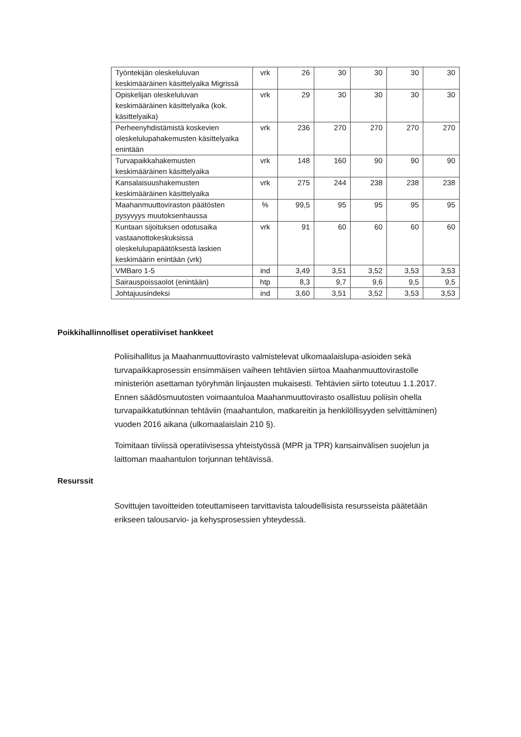| Työntekijän oleskeluluvan keskimääräinen käsittelyaika Migrissä | vrk | 26 | 30 | 30 | 30 | 30 |
| Opiskelijan oleskeluluvan keskimääräinen käsittelyaika (kok. käsittelyaika) | vrk | 29 | 30 | 30 | 30 | 30 |
| Perheenyhdistämistä koskevien oleskelulupahakemusten käsittelyaika enintään | vrk | 236 | 270 | 270 | 270 | 270 |
| Turvapaikkahakemusten keskimääräinen käsittelyaika | vrk | 148 | 160 | 90 | 90 | 90 |
| Kansalaisuushakemusten keskimääräinen käsittelyaika | vrk | 275 | 244 | 238 | 238 | 238 |
| Maahanmuuttoviraston päätösten pysyvyys muutoksenhaussa | % | 99,5 | 95 | 95 | 95 | 95 |
| Kuntaan sijoituksen odotusaika vastaanottokeskuksissa oleskelulupapäätöksestä laskien keskimäärin enintään (vrk) | vrk | 91 | 60 | 60 | 60 | 60 |
| VMBaro 1-5 | ind | 3,49 | 3,51 | 3,52 | 3,53 | 3,53 |
| Sairauspoissaolot (enintään) | htp | 8,3 | 9,7 | 9,6 | 9,5 | 9,5 |
| Johtajuusindeksi | ind | 3,60 | 3,51 | 3,52 | 3,53 | 3,53 |
Poikkihallinnolliset operatiiviset hankkeet
Poliisihallitus ja Maahanmuuttovirasto valmistelevat ulkomaalaislupa-asioiden sekä turvapaikkaprosessin ensimmäisen vaiheen tehtävien siirtoa Maahanmuuttovirastolle ministeriön asettaman työryhmän linjausten mukaisesti. Tehtävien siirto toteutuu 1.1.2017. Ennen säädösmuutosten voimaantuloa Maahanmuuttovirasto osallistuu poliisin ohella turvapaikkatutkinnan tehtäviin (maahantulon, matkareitin ja henkilöllisyyden selvittäminen) vuoden 2016 aikana (ulkomaalaislain 210 §).
Toimitaan tiiviissä operatiivisessa yhteistyössä (MPR ja TPR) kansainvälisen suojelun ja laittoman maahantulon torjunnan tehtävissä.
Resurssit
Sovittujen tavoitteiden toteuttamiseen tarvittavista taloudellisista resursseista päätetään erikseen talousarvio- ja kehysprosessien yhteydessä.